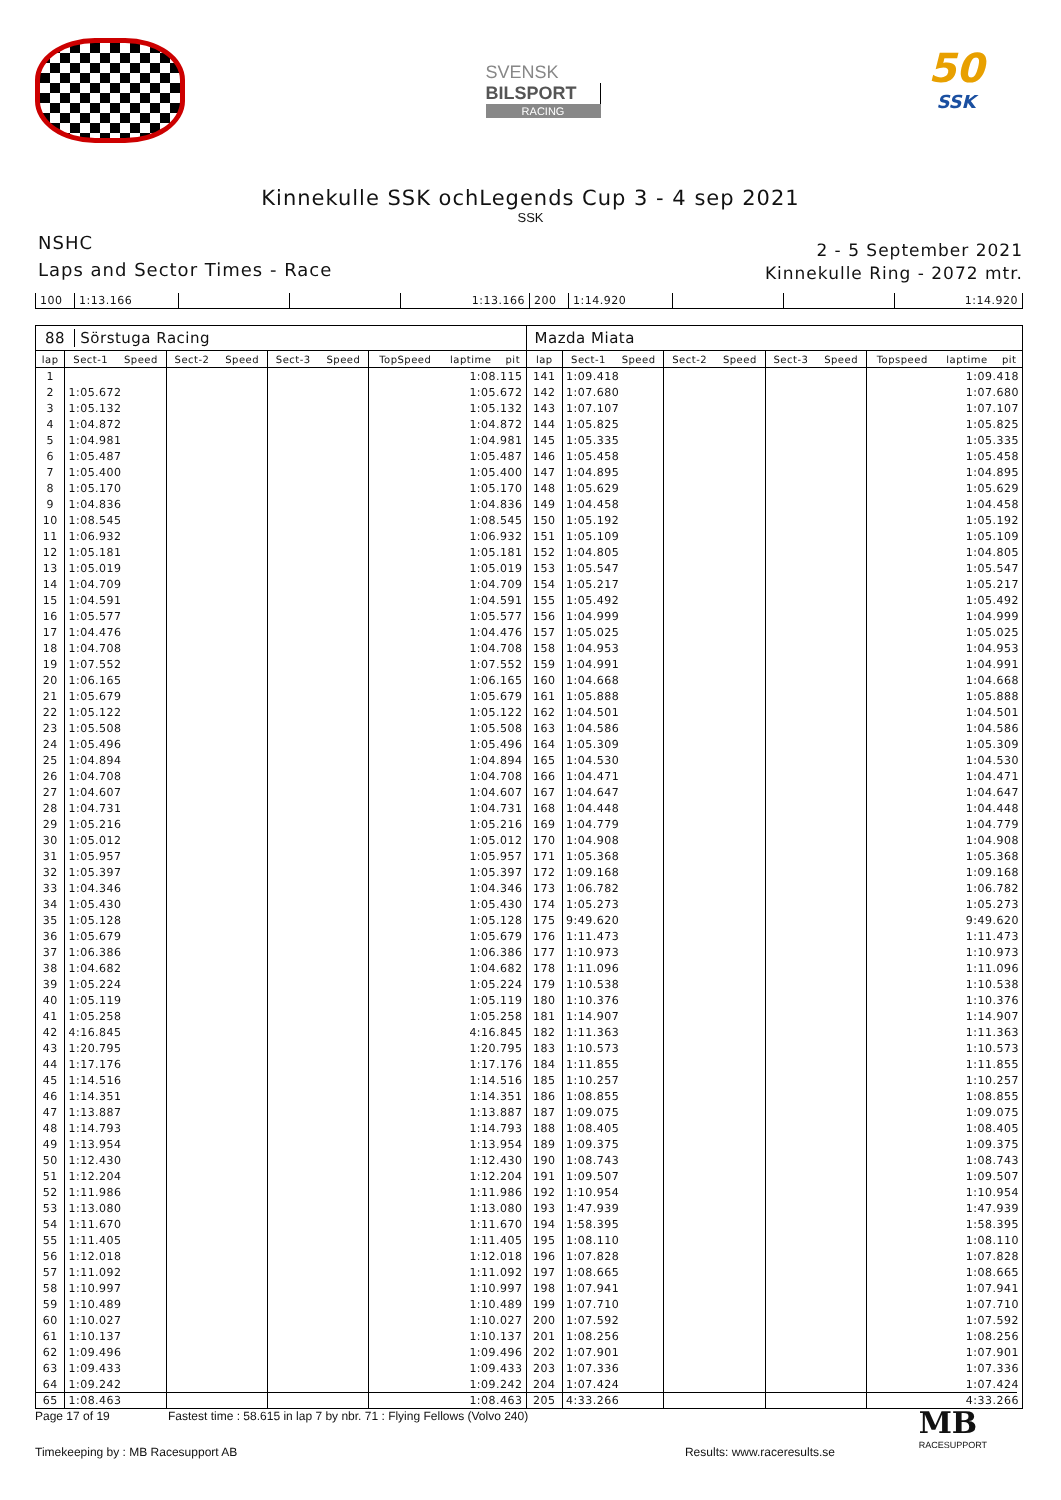SVENSK
BILSPORT
RACING
50
SSK
Kinnekulle SSK ochLegends Cup 3 - 4 sep 2021
SSK
NSHC
Laps and Sector Times - Race
2 - 5 September 2021
Kinnekulle Ring - 2072 mtr.
| 100 | 1:13.166 | | | 1:13.166 | 200 | 1:14.920 | | | 1:14.920 |
| 88 Sörstuga Racing | | | | | | | | | | Mazda Miata | | | | | | | | | |
| --- | --- | --- | --- | --- | --- | --- | --- | --- | --- | --- | --- | --- | --- | --- | --- | --- | --- | --- | --- |
| lap | Sect-1 | Speed | Sect-2 | Speed | Sect-3 | Speed | TopSpeed | laptime | pit | lap | Sect-1 | Speed | Sect-2 | Speed | Sect-3 | Speed | Topspeed | laptime | pit |
| 1 | | | | | | | 1:08.115 | | | 141 | 1:09.418 | | | | | | 1:09.418 | | |
| 2 | 1:05.672 | | | | | | 1:05.672 | | | 142 | 1:07.680 | | | | | | 1:07.680 | | |
| 3 | 1:05.132 | | | | | | 1:05.132 | | | 143 | 1:07.107 | | | | | | 1:07.107 | | |
| 4 | 1:04.872 | | | | | | 1:04.872 | | | 144 | 1:05.825 | | | | | | 1:05.825 | | |
| 5 | 1:04.981 | | | | | | 1:04.981 | | | 145 | 1:05.335 | | | | | | 1:05.335 | | |
| 6 | 1:05.487 | | | | | | 1:05.487 | | | 146 | 1:05.458 | | | | | | 1:05.458 | | |
| 7 | 1:05.400 | | | | | | 1:05.400 | | | 147 | 1:04.895 | | | | | | 1:04.895 | | |
| 8 | 1:05.170 | | | | | | 1:05.170 | | | 148 | 1:05.629 | | | | | | 1:05.629 | | |
| 9 | 1:04.836 | | | | | | 1:04.836 | | | 149 | 1:04.458 | | | | | | 1:04.458 | | |
| 10 | 1:08.545 | | | | | | 1:08.545 | | | 150 | 1:05.192 | | | | | | 1:05.192 | | |
| 11 | 1:06.932 | | | | | | 1:06.932 | | | 151 | 1:05.109 | | | | | | 1:05.109 | | |
| 12 | 1:05.181 | | | | | | 1:05.181 | | | 152 | 1:04.805 | | | | | | 1:04.805 | | |
| 13 | 1:05.019 | | | | | | 1:05.019 | | | 153 | 1:05.547 | | | | | | 1:05.547 | | |
| 14 | 1:04.709 | | | | | | 1:04.709 | | | 154 | 1:05.217 | | | | | | 1:05.217 | | |
| 15 | 1:04.591 | | | | | | 1:04.591 | | | 155 | 1:05.492 | | | | | | 1:05.492 | | |
| 16 | 1:05.577 | | | | | | 1:05.577 | | | 156 | 1:04.999 | | | | | | 1:04.999 | | |
| 17 | 1:04.476 | | | | | | 1:04.476 | | | 157 | 1:05.025 | | | | | | 1:05.025 | | |
| 18 | 1:04.708 | | | | | | 1:04.708 | | | 158 | 1:04.953 | | | | | | 1:04.953 | | |
| 19 | 1:07.552 | | | | | | 1:07.552 | | | 159 | 1:04.991 | | | | | | 1:04.991 | | |
| 20 | 1:06.165 | | | | | | 1:06.165 | | | 160 | 1:04.668 | | | | | | 1:04.668 | | |
| 21 | 1:05.679 | | | | | | 1:05.679 | | | 161 | 1:05.888 | | | | | | 1:05.888 | | |
| 22 | 1:05.122 | | | | | | 1:05.122 | | | 162 | 1:04.501 | | | | | | 1:04.501 | | |
| 23 | 1:05.508 | | | | | | 1:05.508 | | | 163 | 1:04.586 | | | | | | 1:04.586 | | |
| 24 | 1:05.496 | | | | | | 1:05.496 | | | 164 | 1:05.309 | | | | | | 1:05.309 | | |
| 25 | 1:04.894 | | | | | | 1:04.894 | | | 165 | 1:04.530 | | | | | | 1:04.530 | | |
| 26 | 1:04.708 | | | | | | 1:04.708 | | | 166 | 1:04.471 | | | | | | 1:04.471 | | |
| 27 | 1:04.607 | | | | | | 1:04.607 | | | 167 | 1:04.647 | | | | | | 1:04.647 | | |
| 28 | 1:04.731 | | | | | | 1:04.731 | | | 168 | 1:04.448 | | | | | | 1:04.448 | | |
| 29 | 1:05.216 | | | | | | 1:05.216 | | | 169 | 1:04.779 | | | | | | 1:04.779 | | |
| 30 | 1:05.012 | | | | | | 1:05.012 | | | 170 | 1:04.908 | | | | | | 1:04.908 | | |
| 31 | 1:05.957 | | | | | | 1:05.957 | | | 171 | 1:05.368 | | | | | | 1:05.368 | | |
| 32 | 1:05.397 | | | | | | 1:05.397 | | | 172 | 1:09.168 | | | | | | 1:09.168 | | |
| 33 | 1:04.346 | | | | | | 1:04.346 | | | 173 | 1:06.782 | | | | | | 1:06.782 | | |
| 34 | 1:05.430 | | | | | | 1:05.430 | | | 174 | 1:05.273 | | | | | | 1:05.273 | | |
| 35 | 1:05.128 | | | | | | 1:05.128 | | | 175 | 9:49.620 | | | | | | 9:49.620 | | |
| 36 | 1:05.679 | | | | | | 1:05.679 | | | 176 | 1:11.473 | | | | | | 1:11.473 | | |
| 37 | 1:06.386 | | | | | | 1:06.386 | | | 177 | 1:10.973 | | | | | | 1:10.973 | | |
| 38 | 1:04.682 | | | | | | 1:04.682 | | | 178 | 1:11.096 | | | | | | 1:11.096 | | |
| 39 | 1:05.224 | | | | | | 1:05.224 | | | 179 | 1:10.538 | | | | | | 1:10.538 | | |
| 40 | 1:05.119 | | | | | | 1:05.119 | | | 180 | 1:10.376 | | | | | | 1:10.376 | | |
| 41 | 1:05.258 | | | | | | 1:05.258 | | | 181 | 1:14.907 | | | | | | 1:14.907 | | |
| 42 | 4:16.845 | | | | | | 4:16.845 | | | 182 | 1:11.363 | | | | | | 1:11.363 | | |
| 43 | 1:20.795 | | | | | | 1:20.795 | | | 183 | 1:10.573 | | | | | | 1:10.573 | | |
| 44 | 1:17.176 | | | | | | 1:17.176 | | | 184 | 1:11.855 | | | | | | 1:11.855 | | |
| 45 | 1:14.516 | | | | | | 1:14.516 | | | 185 | 1:10.257 | | | | | | 1:10.257 | | |
| 46 | 1:14.351 | | | | | | 1:14.351 | | | 186 | 1:08.855 | | | | | | 1:08.855 | | |
| 47 | 1:13.887 | | | | | | 1:13.887 | | | 187 | 1:09.075 | | | | | | 1:09.075 | | |
| 48 | 1:14.793 | | | | | | 1:14.793 | | | 188 | 1:08.405 | | | | | | 1:08.405 | | |
| 49 | 1:13.954 | | | | | | 1:13.954 | | | 189 | 1:09.375 | | | | | | 1:09.375 | | |
| 50 | 1:12.430 | | | | | | 1:12.430 | | | 190 | 1:08.743 | | | | | | 1:08.743 | | |
| 51 | 1:12.204 | | | | | | 1:12.204 | | | 191 | 1:09.507 | | | | | | 1:09.507 | | |
| 52 | 1:11.986 | | | | | | 1:11.986 | | | 192 | 1:10.954 | | | | | | 1:10.954 | | |
| 53 | 1:13.080 | | | | | | 1:13.080 | | | 193 | 1:47.939 | | | | | | 1:47.939 | | |
| 54 | 1:11.670 | | | | | | 1:11.670 | | | 194 | 1:58.395 | | | | | | 1:58.395 | | |
| 55 | 1:11.405 | | | | | | 1:11.405 | | | 195 | 1:08.110 | | | | | | 1:08.110 | | |
| 56 | 1:12.018 | | | | | | 1:12.018 | | | 196 | 1:07.828 | | | | | | 1:07.828 | | |
| 57 | 1:11.092 | | | | | | 1:11.092 | | | 197 | 1:08.665 | | | | | | 1:08.665 | | |
| 58 | 1:10.997 | | | | | | 1:10.997 | | | 198 | 1:07.941 | | | | | | 1:07.941 | | |
| 59 | 1:10.489 | | | | | | 1:10.489 | | | 199 | 1:07.710 | | | | | | 1:07.710 | | |
| 60 | 1:10.027 | | | | | | 1:10.027 | | | 200 | 1:07.592 | | | | | | 1:07.592 | | |
| 61 | 1:10.137 | | | | | | 1:10.137 | | | 201 | 1:08.256 | | | | | | 1:08.256 | | |
| 62 | 1:09.496 | | | | | | 1:09.496 | | | 202 | 1:07.901 | | | | | | 1:07.901 | | |
| 63 | 1:09.433 | | | | | | 1:09.433 | | | 203 | 1:07.336 | | | | | | 1:07.336 | | |
| 64 | 1:09.242 | | | | | | 1:09.242 | | | 204 | 1:07.424 | | | | | | 1:07.424 | | |
| 65 | 1:08.463 | | | | | | 1:08.463 | | | 205 | 4:33.266 | | | | | | 4:33.266 | | |
Page 17 of 19 Fastest time : 58.615 in lap 7 by nbr. 71 : Flying Fellows (Volvo 240)
Timekeeping by : MB Racesupport AB Results: www.raceresults.se
MB
RACESUPPORT